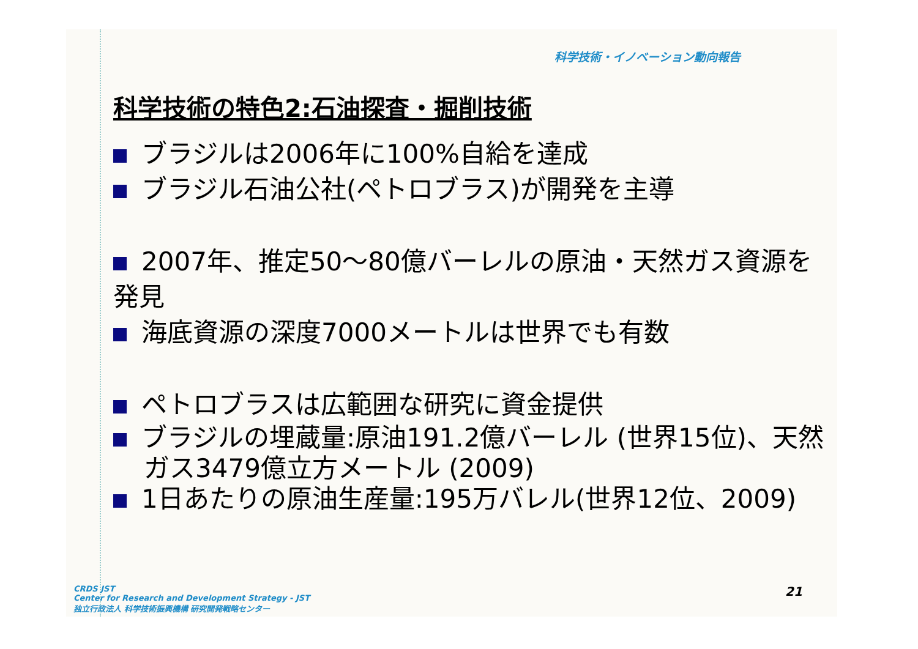科学技術・イノベーション動向報告
科学技術の特色2:石油探査・掘削技術
ブラジルは2006年に100%自給を達成
ブラジル石油公社(ペトロブラス)が開発を主導
2007年、推定50～80億バーレルの原油・天然ガス資源を発見
海底資源の深度7000メートルは世界でも有数
ペトロブラスは広範囲な研究に資金提供
ブラジルの埋蔵量:原油191.2億バーレル (世界15位)、天然ガス3479億立方メートル (2009)
1日あたりの原油生産量:195万バレル(世界12位、2009)
CRDS JST
Center for Research and Development Strategy - JST
独立行政法人 科学技術振興機構 研究開発戦略センター
21